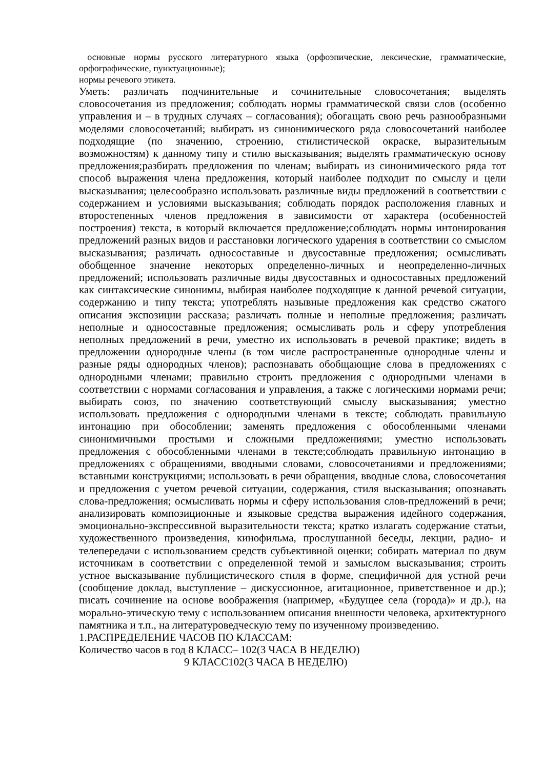основные нормы русского литературного языка (орфоэпические, лексические, грамматические, орфографические, пунктуационные);
нормы речевого этикета.
Уметь: различать подчинительные и сочинительные словосочетания; выделять словосочетания из предложения; соблюдать нормы грамматической связи слов (особенно управления и – в трудных случаях – согласования); обогащать свою речь разнообразными моделями словосочетаний; выбирать из синонимического ряда словосочетаний наиболее подходящие (по значению, строению, стилистической окраске, выразительным возможностям) к данному типу и стилю высказывания; выделять грамматическую основу предложения;разбирать предложения по членам; выбирать из синонимического ряда тот способ выражения члена предложения, который наиболее подходит по смыслу и цели высказывания; целесообразно использовать различные виды предложений в соответствии с содержанием и условиями высказывания; соблюдать порядок расположения главных и второстепенных членов предложения в зависимости от характера (особенностей построения) текста, в который включается предложение;соблюдать нормы интонирования предложений разных видов и расстановки логического ударения в соответствии со смыслом высказывания; различать односоставные и двусоставные предложения; осмысливать обобщенное значение некоторых определенно-личных и неопределенно-личных предложений; использовать различные виды двусоставных и односоставных предложений как синтаксические синонимы, выбирая наиболее подходящие к данной речевой ситуации, содержанию и типу текста; употреблять назывные предложения как средство сжатого описания экспозиции рассказа; различать полные и неполные предложения; различать неполные и односоставные предложения; осмысливать роль и сферу употребления неполных предложений в речи, уместно их использовать в речевой практике; видеть в предложении однородные члены (в том числе распространенные однородные члены и разные ряды однородных членов); распознавать обобщающие слова в предложениях с однородными членами; правильно строить предложения с однородными членами в соответствии с нормами согласования и управления, а также с логическими нормами речи; выбирать союз, по значению соответствующий смыслу высказывания; уместно использовать предложения с однородными членами в тексте; соблюдать правильную интонацию при обособлении; заменять предложения с обособленными членами синонимичными простыми и сложными предложениями; уместно использовать предложения с обособленными членами в тексте;соблюдать правильную интонацию в предложениях с обращениями, вводными словами, словосочетаниями и предложениями; вставными конструкциями; использовать в речи обращения, вводные слова, словосочетания и предложения с учетом речевой ситуации, содержания, стиля высказывания; опознавать слова-предложения; осмысливать нормы и сферу использования слов-предложений в речи; анализировать композиционные и языковые средства выражения идейного содержания, эмоционально-экспрессивной выразительности текста; кратко излагать содержание статьи, художественного произведения, кинофильма, прослушанной беседы, лекции, радио- и телепередачи с использованием средств субъективной оценки; собирать материал по двум источникам в соответствии с определенной темой и замыслом высказывания; строить устное высказывание публицистического стиля в форме, специфичной для устной речи (сообщение доклад, выступление – дискуссионное, агитационное, приветственное и др.); писать сочинение на основе воображения (например, «Будущее села (города)» и др.), на морально-этическую тему с использованием описания внешности человека, архитектурного памятника и т.п., на литературоведческую тему по изученному произведению.
1.РАСПРЕДЕЛЕНИЕ ЧАСОВ ПО КЛАССАМ:
Количество часов в год 8 КЛАСС– 102(3 ЧАСА В НЕДЕЛЮ)
9 КЛАСС102(3 ЧАСА В НЕДЕЛЮ)